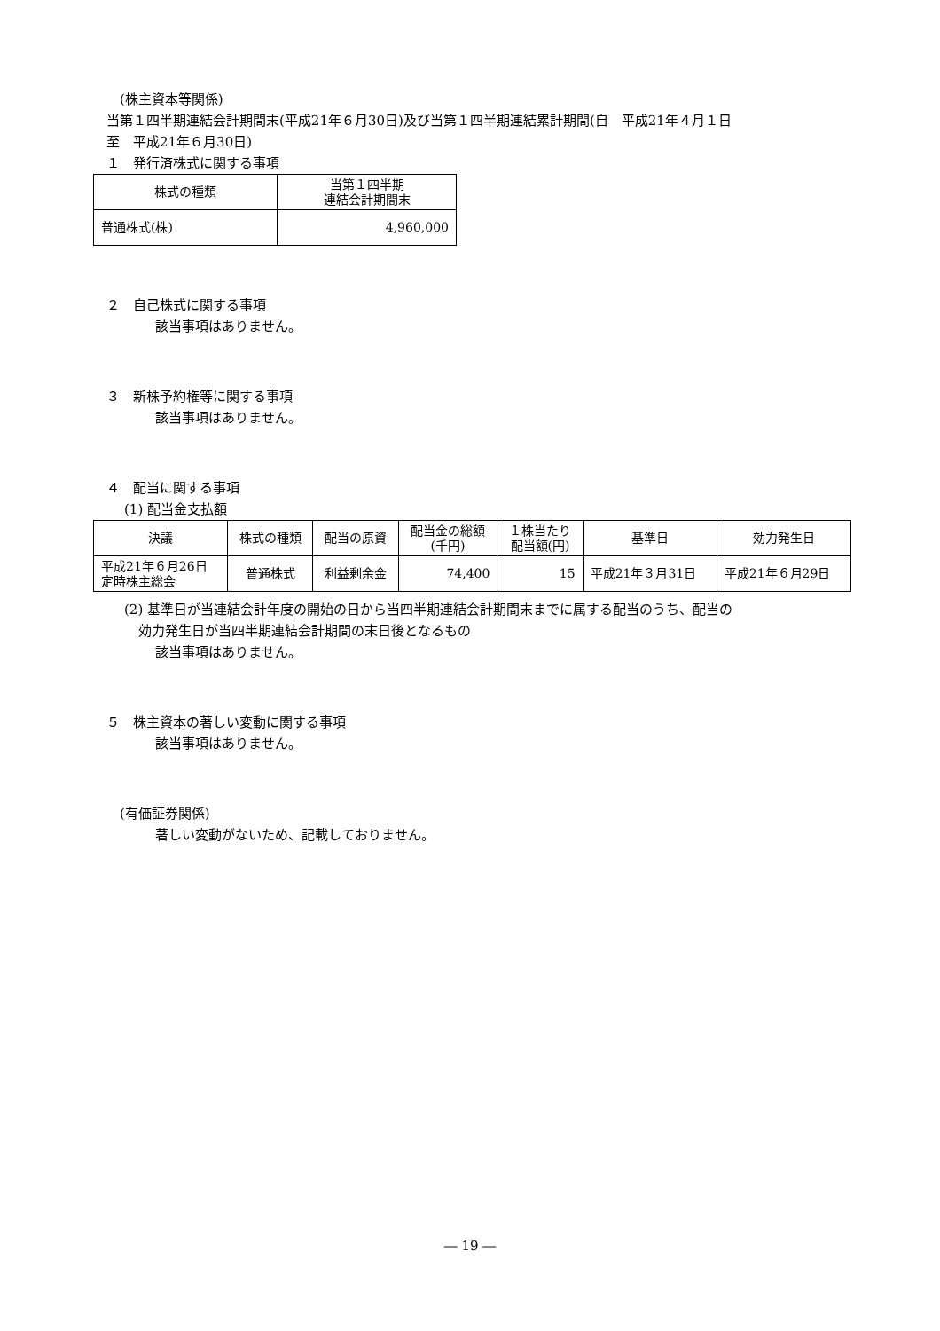(株主資本等関係)
当第１四半期連結会計期間末(平成21年６月30日)及び当第１四半期連結累計期間(自　平成21年４月１日
至　平成21年６月30日)
１　発行済株式に関する事項
| 株式の種類 | 当第１四半期 連結会計期間末 |
| --- | --- |
| 普通株式(株) | 4,960,000 |
２　自己株式に関する事項
該当事項はありません。
３　新株予約権等に関する事項
該当事項はありません。
４　配当に関する事項
(1) 配当金支払額
| 決議 | 株式の種類 | 配当の原資 | 配当金の総額 (千円) | １株当たり 配当額(円) | 基準日 | 効力発生日 |
| --- | --- | --- | --- | --- | --- | --- |
| 平成21年６月26日 定時株主総会 | 普通株式 | 利益剰余金 | 74,400 | 15 | 平成21年３月31日 | 平成21年６月29日 |
(2) 基準日が当連結会計年度の開始の日から当四半期連結会計期間末までに属する配当のうち、配当の
効力発生日が当四半期連結会計期間の末日後となるもの
該当事項はありません。
５　株主資本の著しい変動に関する事項
該当事項はありません。
(有価証券関係)
著しい変動がないため、記載しておりません。
― 19 ―